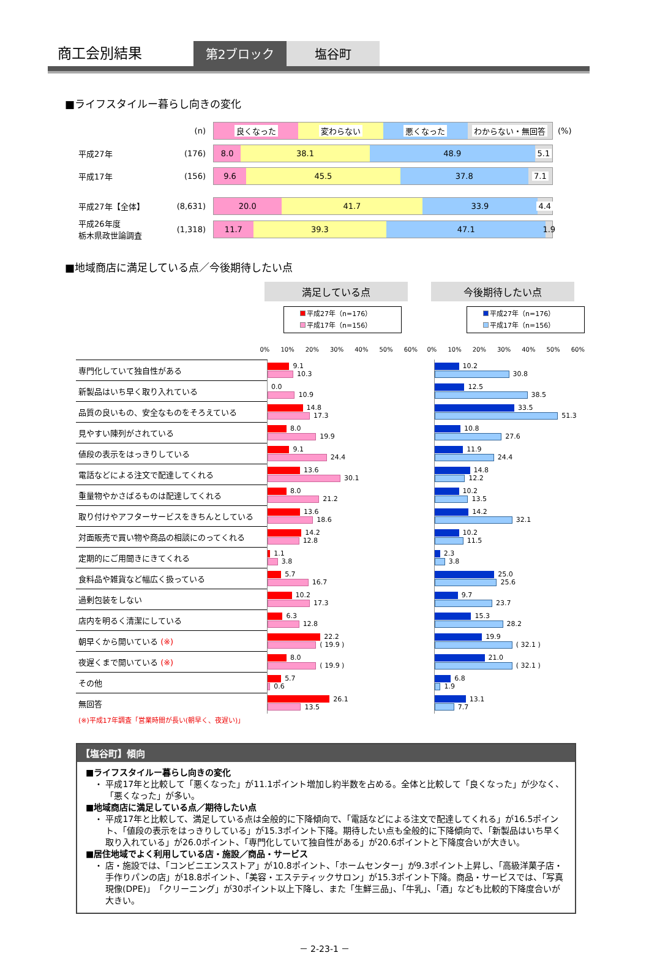商工会別結果
第2ブロック
塩谷町
■ライフスタイルー暮らし向きの変化
| | (n) | 良くなった 変わらない 悪くなった わからない・無回答 | (%) |
| 平成27年 | (176) | 8.0 38.1 48.9 5.1 | |
| 平成17年 | (156) | 9.6 45.5 37.8 7.1 | |
| 平成27年【全体】 | (8,631) | 20.0 41.7 33.9 4.4 | |
| 平成26年度 栃木県政世論調査 | (1,318) | 11.7 39.3 47.1 1.9 | |
■地域商店に満足している点／今後期待したい点
満足している点 今後期待したい点
平成27年（n=176）
平成17年（n=156）
平成27年（n=176）
平成17年（n=156）
| | 0% 10% 20% 30% 40% 50% 60% | | 0% 10% 20% 30% 40% 50% 60% |
| 専門化していて独自性がある | 9.1 10.3 | | 10.2 30.8 |
| 新製品はいち早く取り入れている | 0.0 10.9 | | 12.5 38.5 |
| 品質の良いもの、安全なものをそろえている | 14.8 17.3 | | 33.5 51.3 |
| 見やすい陳列がされている | 8.0 19.9 | | 10.8 27.6 |
| 値段の表示をはっきりしている | 9.1 24.4 | | 11.9 24.4 |
| 電話などによる注文で配達してくれる | 13.6 30.1 | | 14.8 12.2 |
| 重量物やかさばるものは配達してくれる | 8.0 21.2 | | 10.2 13.5 |
| 取り付けやアフターサービスをきちんとしている | 13.6 18.6 | | 14.2 32.1 |
| 対面販売で買い物や商品の相談にのってくれる | 14.2 12.8 | | 10.2 11.5 |
| 定期的にご用聞きにきてくれる | 1.1 3.8 | | 2.3 3.8 |
| 食料品や雑貨など幅広く扱っている | 5.7 16.7 | | 25.0 25.6 |
| 過剰包装をしない | 10.2 17.3 | | 9.7 23.7 |
| 店内を明るく清潔にしている | 6.3 12.8 | | 15.3 28.2 |
| 朝早くから開いている (※) | 22.2 ( 19.9 ) | | 19.9 ( 32.1 ) |
| 夜遅くまで開いている (※) | 8.0 ( 19.9 ) | | 21.0 ( 32.1 ) |
| その他 | 5.7 0.6 | | 6.8 1.9 |
| 無回答 | 26.1 13.5 | | 13.1 7.7 |
(※)平成17年調査「営業時間が長い(朝早く、夜遅い)」
【塩谷町】傾向
■ライフスタイルー暮らし向きの変化
・ 平成17年と比較して「悪くなった」が11.1ポイント増加し約半数を占める。全体と比較して「良くなった」が少なく、「悪くなった」が多い。
■地域商店に満足している点／期待したい点
・ 平成17年と比較して、満足している点は全般的に下降傾向で、「電話などによる注文で配達してくれる」が16.5ポイント、「値段の表示をはっきりしている」が15.3ポイント下降。期待したい点も全般的に下降傾向で、「新製品はいち早く取り入れている」が26.0ポイント、「専門化していて独自性がある」が20.6ポイントと下降度合いが大きい。
■居住地域でよく利用している店・施設／商品・サービス
・ 店・施設では、「コンビニエンスストア」が10.8ポイント、「ホームセンター」が9.3ポイント上昇し、「高級洋菓子店・手作りパンの店」が18.8ポイント、「美容・エステティックサロン」が15.3ポイント下降。商品・サービスでは、「写真現像(DPE)」「クリーニング」が30ポイント以上下降し、また「生鮮三品」、「牛乳」、「酒」なども比較的下降度合いが大きい。
－ 2-23-1 －